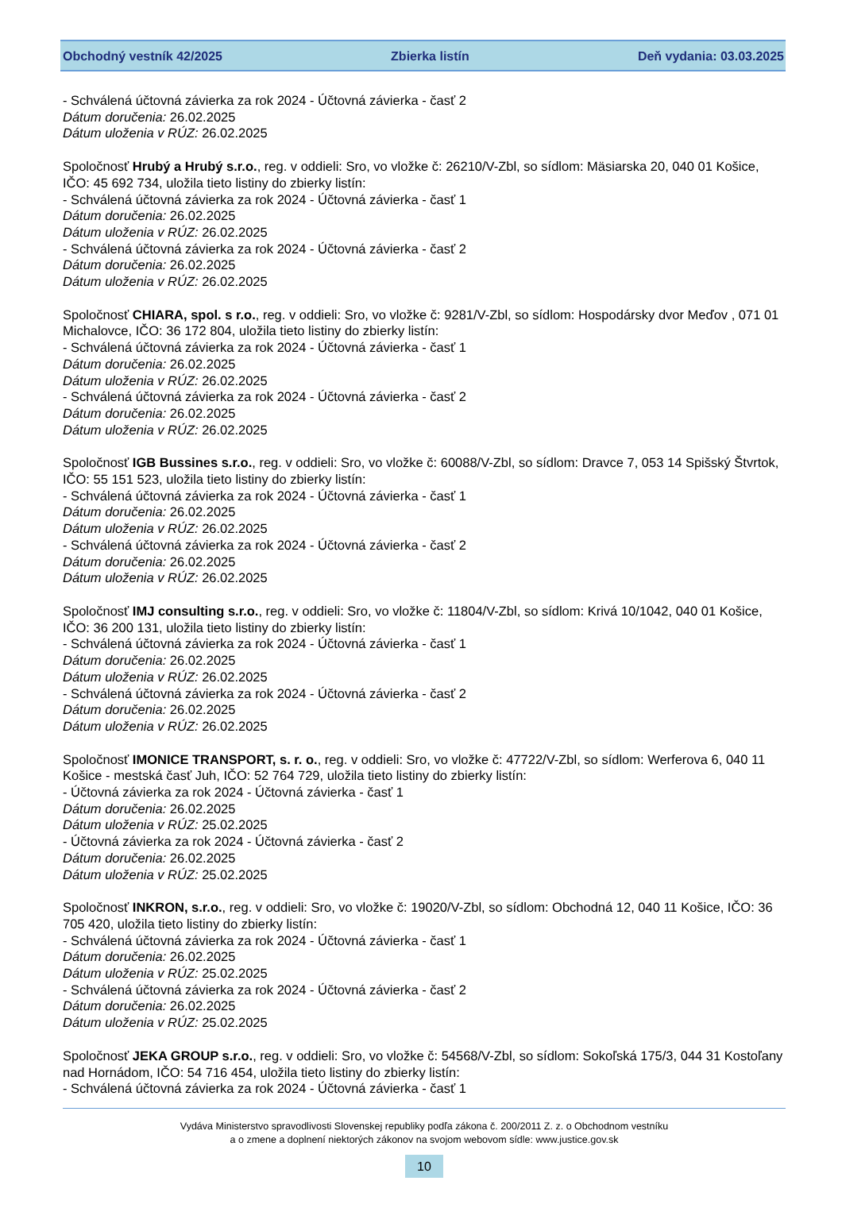Obchodný vestník 42/2025 Zbierka listín Deň vydania: 03.03.2025
- Schválená účtovná závierka za rok 2024 - Účtovná závierka - časť 2
Dátum doručenia: 26.02.2025
Dátum uloženia v RÚZ: 26.02.2025
Spoločnosť Hrubý a Hrubý s.r.o., reg. v oddieli: Sro, vo vložke č: 26210/V-Zbl, so sídlom: Mäsiarska 20, 040 01 Košice, IČO: 45 692 734, uložila tieto listiny do zbierky listín:
- Schválená účtovná závierka za rok 2024 - Účtovná závierka - časť 1
Dátum doručenia: 26.02.2025
Dátum uloženia v RÚZ: 26.02.2025
- Schválená účtovná závierka za rok 2024 - Účtovná závierka - časť 2
Dátum doručenia: 26.02.2025
Dátum uloženia v RÚZ: 26.02.2025
Spoločnosť CHIARA, spol. s r.o., reg. v oddieli: Sro, vo vložke č: 9281/V-Zbl, so sídlom: Hospodársky dvor Meďov , 071 01 Michalovce, IČO: 36 172 804, uložila tieto listiny do zbierky listín:
- Schválená účtovná závierka za rok 2024 - Účtovná závierka - časť 1
Dátum doručenia: 26.02.2025
Dátum uloženia v RÚZ: 26.02.2025
- Schválená účtovná závierka za rok 2024 - Účtovná závierka - časť 2
Dátum doručenia: 26.02.2025
Dátum uloženia v RÚZ: 26.02.2025
Spoločnosť IGB Bussines s.r.o., reg. v oddieli: Sro, vo vložke č: 60088/V-Zbl, so sídlom: Dravce 7, 053 14 Spišský Štvrtok, IČO: 55 151 523, uložila tieto listiny do zbierky listín:
- Schválená účtovná závierka za rok 2024 - Účtovná závierka - časť 1
Dátum doručenia: 26.02.2025
Dátum uloženia v RÚZ: 26.02.2025
- Schválená účtovná závierka za rok 2024 - Účtovná závierka - časť 2
Dátum doručenia: 26.02.2025
Dátum uloženia v RÚZ: 26.02.2025
Spoločnosť IMJ consulting s.r.o., reg. v oddieli: Sro, vo vložke č: 11804/V-Zbl, so sídlom: Krivá 10/1042, 040 01 Košice, IČO: 36 200 131, uložila tieto listiny do zbierky listín:
- Schválená účtovná závierka za rok 2024 - Účtovná závierka - časť 1
Dátum doručenia: 26.02.2025
Dátum uloženia v RÚZ: 26.02.2025
- Schválená účtovná závierka za rok 2024 - Účtovná závierka - časť 2
Dátum doručenia: 26.02.2025
Dátum uloženia v RÚZ: 26.02.2025
Spoločnosť IMONICE TRANSPORT, s. r. o., reg. v oddieli: Sro, vo vložke č: 47722/V-Zbl, so sídlom: Werferova 6, 040 11 Košice - mestská časť Juh, IČO: 52 764 729, uložila tieto listiny do zbierky listín:
- Účtovná závierka za rok 2024 - Účtovná závierka - časť 1
Dátum doručenia: 26.02.2025
Dátum uloženia v RÚZ: 25.02.2025
- Účtovná závierka za rok 2024 - Účtovná závierka - časť 2
Dátum doručenia: 26.02.2025
Dátum uloženia v RÚZ: 25.02.2025
Spoločnosť INKRON, s.r.o., reg. v oddieli: Sro, vo vložke č: 19020/V-Zbl, so sídlom: Obchodná 12, 040 11 Košice, IČO: 36 705 420, uložila tieto listiny do zbierky listín:
- Schválená účtovná závierka za rok 2024 - Účtovná závierka - časť 1
Dátum doručenia: 26.02.2025
Dátum uloženia v RÚZ: 25.02.2025
- Schválená účtovná závierka za rok 2024 - Účtovná závierka - časť 2
Dátum doručenia: 26.02.2025
Dátum uloženia v RÚZ: 25.02.2025
Spoločnosť JEKA GROUP s.r.o., reg. v oddieli: Sro, vo vložke č: 54568/V-Zbl, so sídlom: Sokoľská 175/3, 044 31 Kostoľany nad Hornádom, IČO: 54 716 454, uložila tieto listiny do zbierky listín:
- Schválená účtovná závierka za rok 2024 - Účtovná závierka - časť 1
Vydáva Ministerstvo spravodlivosti Slovenskej republiky podľa zákona č. 200/2011 Z. z. o Obchodnom vestníku
a o zmene a doplnení niektorých zákonov na svojom webovom sídle: www.justice.gov.sk
10